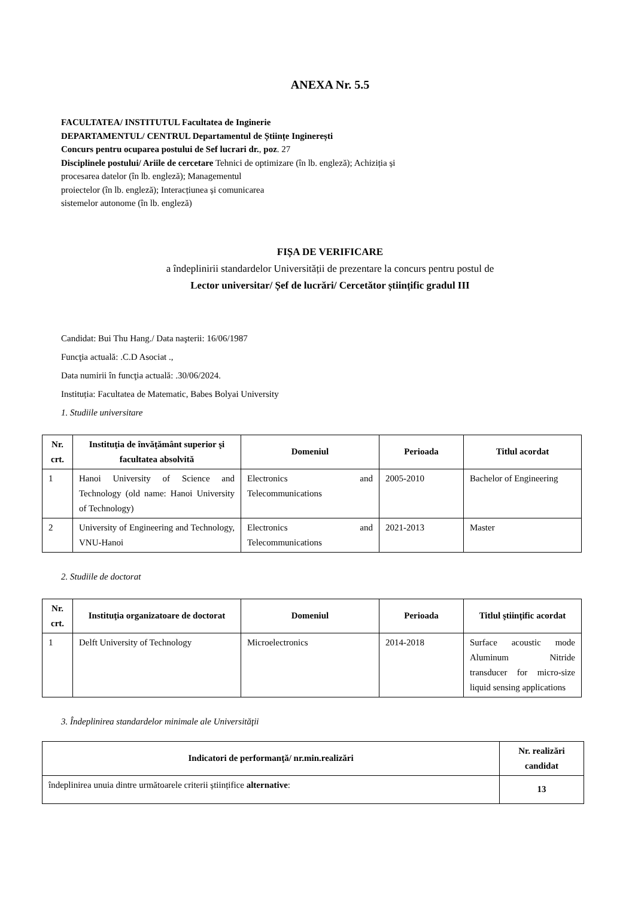ANEXA Nr. 5.5
FACULTATEA/ INSTITUTUL Facultatea de Inginerie
DEPARTAMENTUL/ CENTRUL Departamentul de Științe Inginerești
Concurs pentru ocuparea postului de Sef lucrari dr., poz. 27
Disciplinele postului/ Ariile de cercetare Tehnici de optimizare (în lb. engleză); Achiziția și
procesarea datelor (în lb. engleză); Managementul
proiectelor (în lb. engleză); Interacțiunea și comunicarea
sistemelor autonome (în lb. engleză)
FIȘA DE VERIFICARE
a îndeplinirii standardelor Universității de prezentare la concurs pentru postul de
Lector universitar/ Șef de lucrări/ Cercetător științific gradul III
Candidat: Bui Thu Hang./ Data naşterii: 16/06/1987
Funcţia actuală: .C.D Asociat .,
Data numirii în funcţia actuală: .30/06/2024.
Instituția: Facultatea de Matematic, Babes Bolyai University
1. Studiile universitare
| Nr. crt. | Instituţia de învăţământ superior şi facultatea absolvită | Domeniul | Perioada | Titlul acordat |
| --- | --- | --- | --- | --- |
| 1 | Hanoi University of Science and Technology (old name: Hanoi University of Technology) | Electronics and Telecommunications | 2005-2010 | Bachelor of Engineering |
| 2 | University of Engineering and Technology, VNU-Hanoi | Electronics and Telecommunications | 2021-2013 | Master |
2. Studiile de doctorat
| Nr. crt. | Instituţia organizatoare de doctorat | Domeniul | Perioada | Titlul ştiinţific acordat |
| --- | --- | --- | --- | --- |
| 1 | Delft University of Technology | Microelectronics | 2014-2018 | Surface acoustic mode Aluminum Nitride transducer for micro-size liquid sensing applications |
3. Îndeplinirea standardelor minimale ale Universităţii
| Indicatori de performanţă/ nr.min.realizări | Nr. realizări candidat |
| --- | --- |
| îndeplinirea unuia dintre următoarele criterii științifice alternative : | 13 |